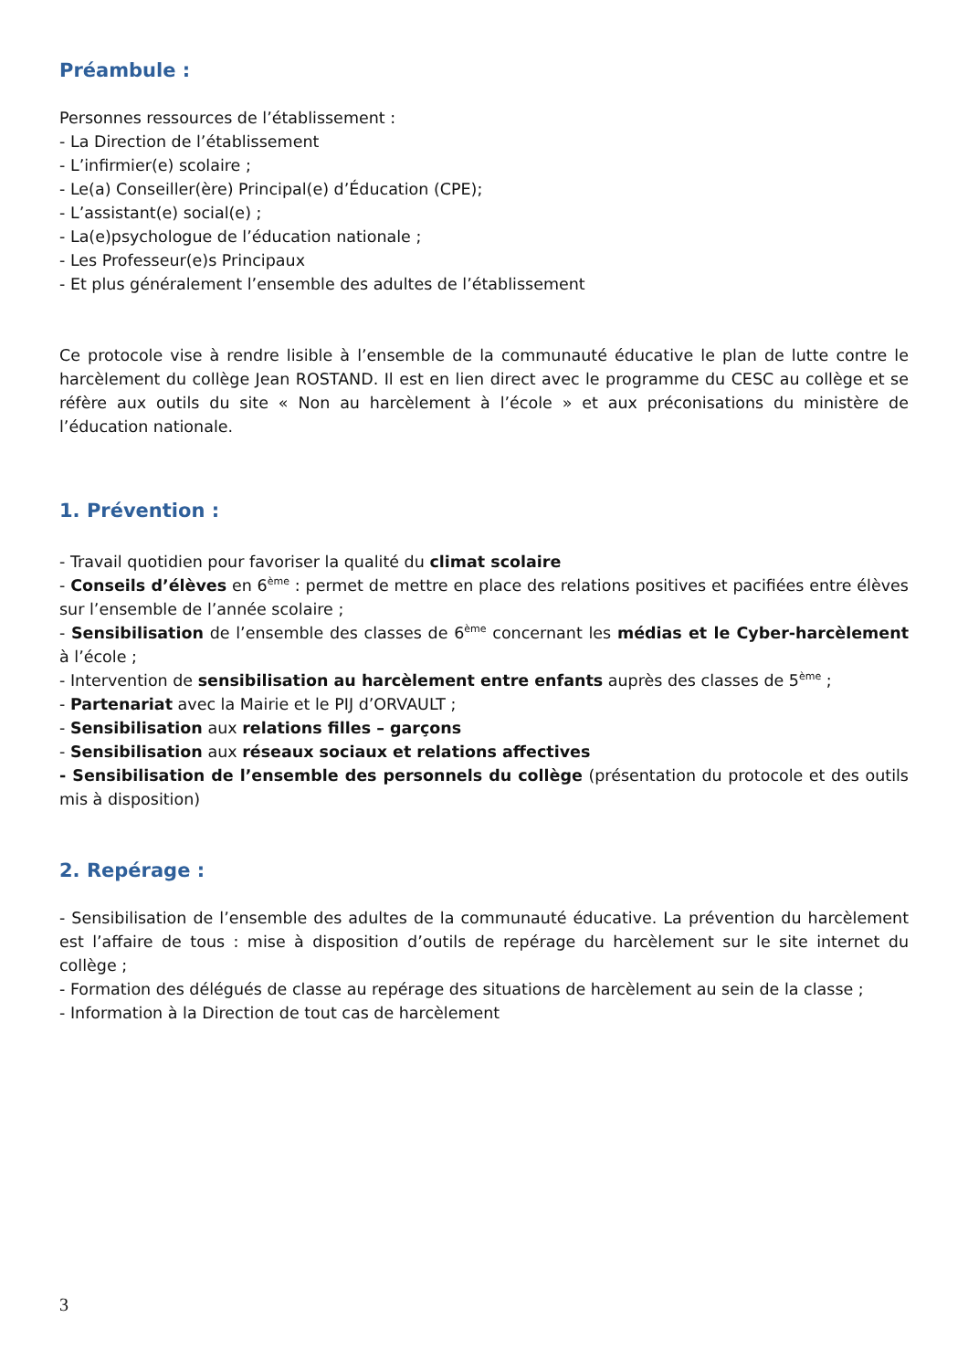Préambule :
Personnes ressources de l’établissement :
- La Direction de l’établissement
- L’infirmier(e) scolaire ;
- Le(a) Conseiller(ère) Principal(e) d’Éducation (CPE);
- L’assistant(e) social(e) ;
- La(e)psychologue de l’éducation nationale ;
- Les Professeur(e)s Principaux
- Et plus généralement l’ensemble des adultes de l’établissement
Ce protocole vise à rendre lisible à l’ensemble de la communauté éducative le plan de lutte contre le harcèlement du collège Jean ROSTAND. Il est en lien direct avec le programme du CESC au collège et se réfère aux outils du site « Non au harcèlement à l’école » et aux préconisations du ministère de l’éducation nationale.
1. Prévention :
- Travail quotidien pour favoriser la qualité du climat scolaire
- Conseils d’élèves en 6<sup>ème</sup> : permet de mettre en place des relations positives et pacifiées entre élèves sur l’ensemble de l’année scolaire ;
- Sensibilisation de l’ensemble des classes de 6<sup>ème</sup> concernant les médias et le Cyber-harcèlement à l’école ;
- Intervention de sensibilisation au harcèlement entre enfants auprès des classes de 5<sup>ème</sup> ;
- Partenariat avec la Mairie et le PIJ d’ORVAULT ;
- Sensibilisation aux relations filles – garçons
- Sensibilisation aux réseaux sociaux et relations affectives
- Sensibilisation de l’ensemble des personnels du collège (présentation du protocole et des outils mis à disposition)
2. Repérage :
- Sensibilisation de l’ensemble des adultes de la communauté éducative. La prévention du harcèlement est l’affaire de tous : mise à disposition d’outils de repérage du harcèlement sur le site internet du collège ;
- Formation des délégués de classe au repérage des situations de harcèlement au sein de la classe ;
- Information à la Direction de tout cas de harcèlement
3